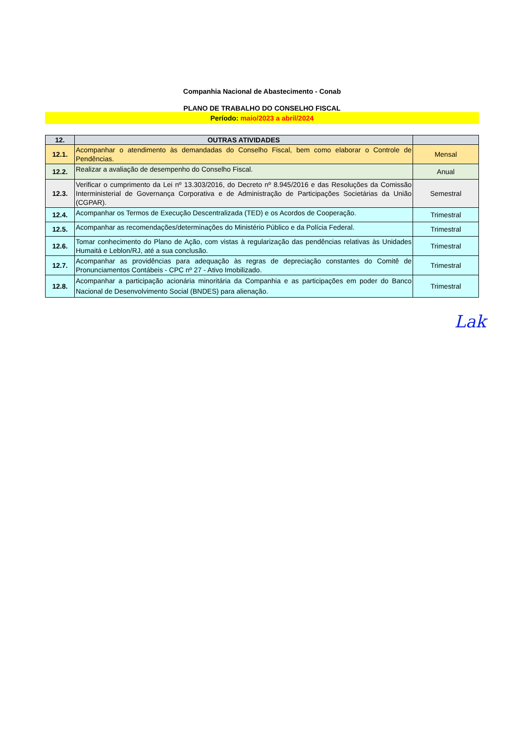Companhia Nacional de Abastecimento - Conab
PLANO DE TRABALHO DO CONSELHO FISCAL
Período: maio/2023 a abril/2024
| 12. | OUTRAS ATIVIDADES | |
| --- | --- | --- |
| 12.1. | Acompanhar o atendimento às demandadas do Conselho Fiscal, bem como elaborar o Controle de Pendências. | Mensal |
| 12.2. | Realizar a avaliação de desempenho do Conselho Fiscal. | Anual |
| 12.3. | Verificar o cumprimento da Lei nº 13.303/2016, do Decreto nº 8.945/2016 e das Resoluções da Comissão Interministerial de Governança Corporativa e de Administração de Participações Societárias da União (CGPAR). | Semestral |
| 12.4. | Acompanhar os Termos de Execução Descentralizada (TED) e os Acordos de Cooperação. | Trimestral |
| 12.5. | Acompanhar as recomendações/determinações do Ministério Público e da Polícia Federal. | Trimestral |
| 12.6. | Tomar conhecimento do Plano de Ação, com vistas à regularização das pendências relativas às Unidades Humaitá e Leblon/RJ, até a sua conclusão. | Trimestral |
| 12.7. | Acompanhar as providências para adequação às regras de depreciação constantes do Comitê de Pronunciamentos Contábeis - CPC nº 27 - Ativo Imobilizado. | Trimestral |
| 12.8. | Acompanhar a participação acionária minoritária da Companhia e as participações em poder do Banco Nacional de Desenvolvimento Social (BNDES) para alienação. | Trimestral |
Lak